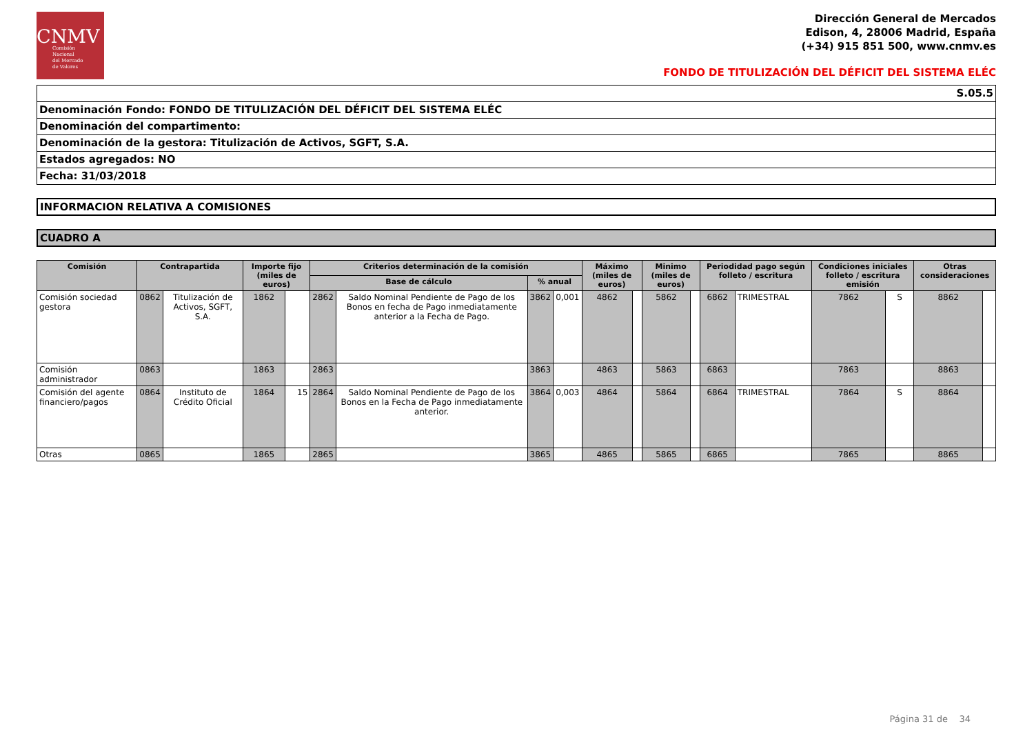CNMV
Comisión
Nacional
del Mercado
de Valores
Dirección General de Mercados
Edison, 4, 28006 Madrid, España
(+34) 915 851 500, www.cnmv.es
FONDO DE TITULIZACIÓN DEL DÉFICIT DEL SISTEMA ELÉC
S.05.5
Denominación Fondo: FONDO DE TITULIZACIÓN DEL DÉFICIT DEL SISTEMA ELÉC
Denominación del compartimento:
Denominación de la gestora: Titulización de Activos, SGFT, S.A.
Estados agregados: NO
Fecha: 31/03/2018
INFORMACION RELATIVA A COMISIONES
CUADRO A
| Comisión | Contrapartida | | Importe fijo (miles de euros) | | Criterios determinación de la comisión | | | | Máximo (miles de euros) | | Minimo (miles de euros) | | Periodidad pago según folleto / escritura | | Condiciones iniciales folleto / escritura emisión | | Otras consideraciones | |
| --- | --- | --- | --- | --- | --- | --- | --- | --- | --- | --- | --- | --- | --- | --- | --- | --- | --- | --- |
| | | | | | Base de cálculo | | % anual | | | | | | | | | | | |
| Comisión sociedad gestora | 0862 | Titulización de Activos, SGFT, S.A. | 1862 | | 2862 | Saldo Nominal Pendiente de Pago de los Bonos en fecha de Pago inmediatamente anterior a la Fecha de Pago. | 3862 | 0,001 | 4862 | | 5862 | | 6862 | TRIMESTRAL | 7862 | S | 8862 | |
| Comisión administrador | 0863 | | 1863 | | 2863 | | 3863 | | 4863 | | 5863 | | 6863 | | 7863 | | 8863 | |
| Comisión del agente financiero/pagos | 0864 | Instituto de Crédito Oficial | 1864 | 15 | 2864 | Saldo Nominal Pendiente de Pago de los Bonos en la Fecha de Pago inmediatamente anterior. | 3864 | 0,003 | 4864 | | 5864 | | 6864 | TRIMESTRAL | 7864 | S | 8864 | |
| Otras | 0865 | | 1865 | | 2865 | | 3865 | | 4865 | | 5865 | | 6865 | | 7865 | | 8865 | |
Página 31 de 34